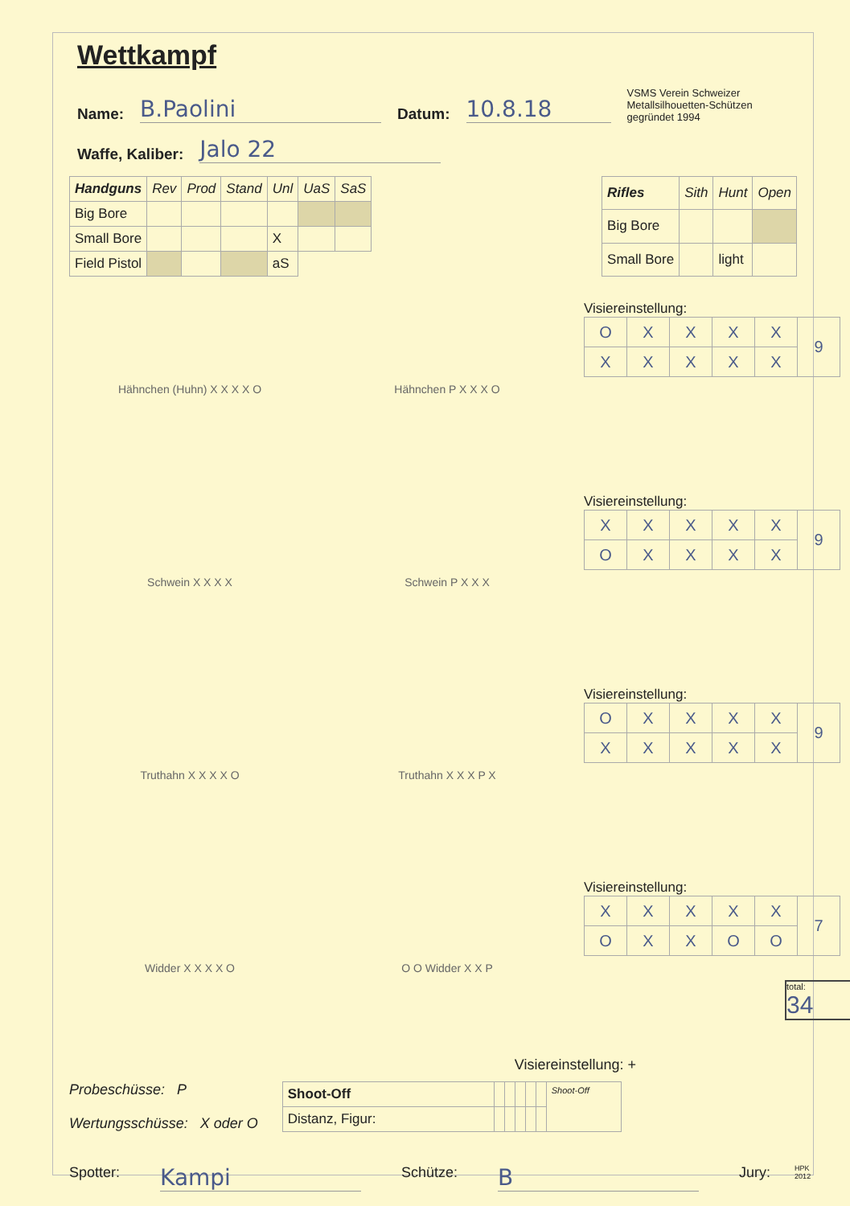Wettkampf
Name: B.Paolini Datum: 10.8.18 VSMS Verein Schweizer Metallsilhouetten-Schützen gegründet 1994
Waffe, Kaliber: Jalo 22
| Handguns | Rev | Prod | Stand | Unl | UaS | SaS |
| --- | --- | --- | --- | --- | --- | --- |
| Big Bore | | | | | | |
| Small Bore | | | | X | | |
| Field Pistol | | | | aS | | |
| Rifles | Sith | Hunt | Open |
| --- | --- | --- | --- |
| Big Bore | | | |
| Small Bore | | light | |
Hähnchen (Huhn) X X X X O
Hähnchen P X X X O
Visiereinstellung:
| O | X | X | X | X | 9 |
| X | X | X | X | X | |
Schwein X X X X
Schwein P X X X
Visiereinstellung:
| X | X | X | X | X | 9 |
| O | X | X | X | X | |
Truthahn X X X X O
Truthahn X X X P X
Visiereinstellung:
| O | X | X | X | X | 9 |
| X | X | X | X | X | |
Widder X X X X O
O O Widder X X P
Visiereinstellung:
| X | X | X | X | X | 7 |
| O | X | X | O | O | |
total:
34
Visiereinstellung: +
Probeschüsse: P
Wertungsschüsse: X oder O
| Shoot-Off | | | | | | Shoot-Off |
| Distanz, Figur: | | | | | | |
Spotter: Kampi Schütze: B Jury: HPK 2012